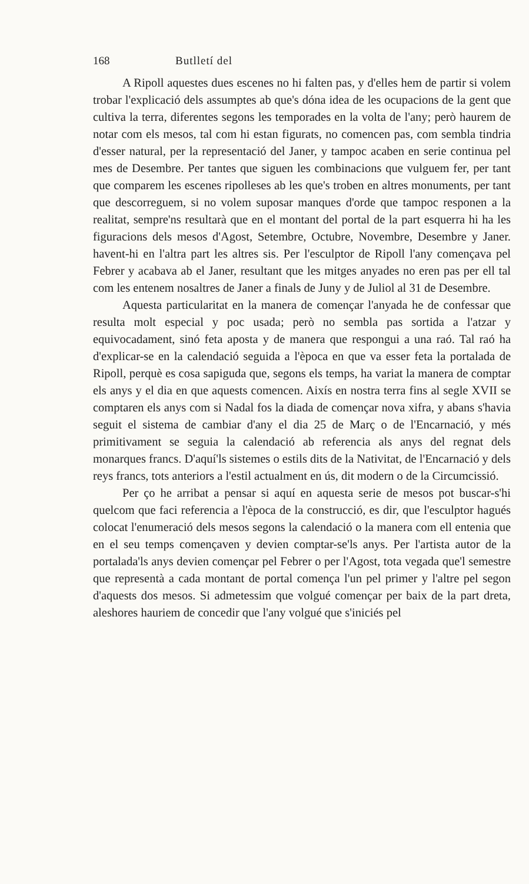168 Butlletí del
A Ripoll aquestes dues escenes no hi falten pas, y d'elles hem de partir si volem trobar l'explicació dels assumptes ab que's dóna idea de les ocupacions de la gent que cultiva la terra, diferentes segons les temporades en la volta de l'any; però haurem de notar com els mesos, tal com hi estan figurats, no comencen pas, com sembla tindria d'esser natural, per la representació del Janer, y tampoc acaben en serie continua pel mes de Desembre. Per tantes que siguen les combinacions que vulguem fer, per tant que comparem les escenes ripolleses ab les que's troben en altres monuments, per tant que descorreguem, si no volem suposar manques d'orde que tampoc responen a la realitat, sempre'ns resultarà que en el montant del portal de la part esquerra hi ha les figuracions dels mesos d'Agost, Setembre, Octubre, Novembre, Desembre y Janer. havent-hi en l'altra part les altres sis. Per l'esculptor de Ripoll l'any començava pel Febrer y acabava ab el Janer, resultant que les mitges anyades no eren pas per ell tal com les entenem nosaltres de Janer a finals de Juny y de Juliol al 31 de Desembre.
Aquesta particularitat en la manera de començar l'anyada he de confessar que resulta molt especial y poc usada; però no sembla pas sortida a l'atzar y equivocadament, sinó feta aposta y de manera que respongui a una raó. Tal raó ha d'explicar-se en la calendació seguida a l'època en que va esser feta la portalada de Ripoll, perquè es cosa sapiguda que, segons els temps, ha variat la manera de comptar els anys y el dia en que aquests comencen. Aixís en nostra terra fins al segle XVII se comptaren els anys com si Nadal fos la diada de començar nova xifra, y abans s'havia seguit el sistema de cambiar d'any el dia 25 de Març o de l'Encarnació, y més primitivament se seguia la calendació ab referencia als anys del regnat dels monarques francs. D'aquí'ls sistemes o estils dits de la Nativitat, de l'Encarnació y dels reys francs, tots anteriors a l'estil actualment en ús, dit modern o de la Circumcissió.
Per ço he arribat a pensar si aquí en aquesta serie de mesos pot buscar-s'hi quelcom que faci referencia a l'època de la construcció, es dir, que l'esculptor hagués colocat l'enumeració dels mesos segons la calendació o la manera com ell entenia que en el seu temps començaven y devien comptar-se'ls anys. Per l'artista autor de la portalada'ls anys devien començar pel Febrer o per l'Agost, tota vegada que'l semestre que representà a cada montant de portal comença l'un pel primer y l'altre pel segon d'aquests dos mesos. Si admetessim que volgué començar per baix de la part dreta, aleshores hauriem de concedir que l'any volgué que s'iniciés pel